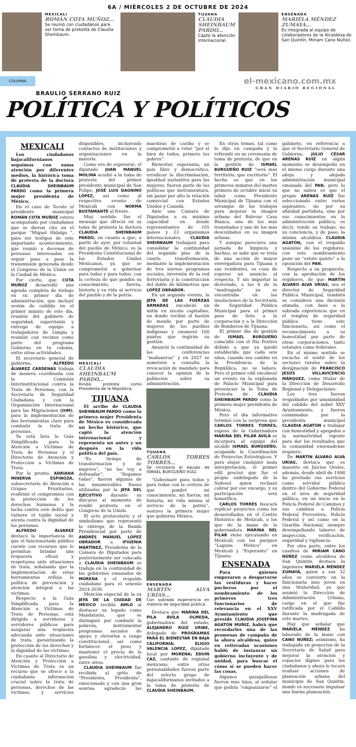6A / MIÉRCOLES 2 DE OCTUBRE DE 2024
MEXICALI
ROMÁN COTA MUÑOZ...
Se reunió con ciudadanos para ver toma de protesta de Claudia Sheinbaum.
TIJUANA
CLAUDIA SHEINBAUM PARDO...
Captó la atención internacional.
ENSENADA
MARIELA MÉNDEZ ZUMAYA...
Es integrada al equipo de colaboradores de la Alcaldesa de San Quintín, Miriam Cano Núñez.
COLUMNA
el-mexicano.com.mx
GRAN DIARIO REGIONAL
BRAULIO SERRANO RUIZ
POLÍTICA Y POLÍTICOS
MEXICALI
Los ciudadanos bajacalifornianos seguimos con suma atención por diferentes medios, la histórica toma de protesta de la doctora CLAUDIA SHEINBAUM PARDO como la primera mujer presidenta de México.
En el caso de Tecate el presidente municipal ROMÁN COTA MUÑOZ estuvo acompañado por ciudadanos que se dieron cita en el parque “Miguel Hidalgo ”, para ser testigos de este importante acontecimiento, que reunió a decenas de personas interesadas en seguir paso a paso la transmisión generada desde el Congreso de la Unión en la Ciudad de México.
Por cierto, que COTA MUÑOZ desarrolló una agenda completa de trabajo en su primer día de administración, que incluyó sesión de cabildo en el primer minuto de este día, reunión del gabinete de seguridad, supervisión y entrega de equipo a trabajadores de Limpia y reunión con vecinos como parte del programa Gobierno en tu colonia, entre otras actividades.
El secretario general de gobierno, ALFREDO ÁLVAREZ CÁRDENAS trabaja de manera coordinada con la Comisión Interinstitucional contra la Trata de Personas, con la Secretaría de Seguridad Ciudadana y con la Organización Internacional para las Migraciones (OIM), para la implementación de dos herramientas clave para combatir la trata de personas.
Ya está lista la Guía Simplificada para la Atención a Víctimas de Trata de Personas y el Directorio de Atención y Protección a Víctimas de Trata.
Por lo pronto, ADRIANA MINERVA ESPINOZA, subsecretaria de Atención a Grupos Prioritarios, reafirmó el compromiso con la protección de los derechos humanos y la lucha contra este delito que vulnera el tejido social y atenta contra la dignidad de las personas.
ALFREDO ÁLVAREZ destacó la importancia de que el funcionariado público cuente con recursos que le permitan brindar una respuesta eficaz y respetuosa ante situaciones de trata, señalando que la implementación de estas herramientas refleja la política de prevención y atención integral a las víctimas.
Respecto a la Guía Simplificada para la Atención a Víctimas de Trata de Personas, está dirigida a servidoras y servidores públicos para asegurar una respuesta adecuada ante situaciones de trata, garantizando la protección de los derechos y la dignidad de las víctimas.
En cuanto al Directorio de Atención y Protección a Víctimas de Trata es un recurso que se ofrece a la ciudadanía información crucial sobre la trata de personas, derechos de las víctimas, y servicios disponibles, incluyendo contactos de instituciones y organizaciones en la materia.
Como era de esperarse, el diputado JUAN MANUEL MOLINA acudió a la toma de protesta del primer presidente municipal de San Felipe, JOSÉ LUIS DAGNINO LÓPEZ, así como al respectivo evento de Mexicali con NORMA BUSTAMANTE al frente.
Muy sentido fue el mensaje que ofreció en su toma de protesta la doctora CLAUDIA SHEINBAUM PARDO, en cuanto a que, a partir de ayer, por voluntad del pueblo de México, es la Presidenta Constitucional de los Estados Unidos Mexicanos, ya que se comprometió a gobernar para todas y para todos, con la certeza de que pondrá su conocimiento, fuerza, historia y su vida al servicio del pueblo y de la patria.
MEXICALI
CLAUDIA SHEINBAUM PARDO...
Rindió protesta como Presidenta de la República.
TIJUANA
El arribo de CLAUDIA SHEINBAUM PARDO como la primera mujer Presidenta de México es considerado un hecho histórico, que captó la atención internacional y representa un antes y un después en la vida política del país.
“Es tiempo de transformación y de mujeres”, “no los voy a defraudar”, “llegamos todas”, fueron algunas de las innumerables frases utilizadas por la JEFA DEL EJECUTIVO durante su discurso al momento de rendir protesta en el Congreso de la Unión.
El acto protocolario y el simbolismo que representó la entrega de la Banda Presidencial por parte de ANDRÉS MANUEL LÓPEZ OBRADOR a IFIGENIA MARTÍNEZ, Presidenta de la Cámara de Diputados para posteriormente ser colocada a CLAUDIA SHEINBAUM se tradujo en la continuidad de los gobiernos emanados de MORENA y el respaldo ciudadano para el sexenio 2024-2030.
Mención especial de la ex JEFA DE LA CIUDAD DE MÉXICO recibió AMLO al destacar su legado como Mandatario, que se distinguió por combatir la pobreza, instrumentar programas sociales de apoyo y elevarlos a rango constitucional, así como fortalecer el peso y mantener el precio de la gasolina y electricidad, entre otros.
CLAUDIA SHEINBAUM fue recibida al grito de “Presidenta, Presidenta”, emocionada y con una gran sonrisa agradeció las muestras de cariño y se comprometió a velar “por el bien de todos, primero los pobres”.
Bienestar, esperanza, un país libre y democrático, erradicar la discriminación, igualdad sustantiva para las mujeres, fueron parte de las políticas que instrumentará, sin pasar por alto la relación comercial con Estados Unidos y Canadá.
Ante una Cámara de Diputados a su máxima capacidad en donde representantes de 105 países y 23 organismos internacionales, CLAUDIA SHEINBAUM trabajará para consolidar la continuidad del segundo piso de la cuarta transformación, mediante la implementación de tres nuevos programas sociales, inversión de la red ferroviaria y la construcción del doble de kilómetros que LÓPEZ OBRADOR.
En un segundo evento, la JEFA DE LAS FUERZAS ARMADAS encabezó un mitin en zócalo capitalino, en donde recibió el bastón de mando por parte de mujeres de los pueblos indígenas y enumeró 100 puntos que regirán su gestión.
Anunció la continuidad de las conferencias “mañaneras” y en 2027 se someterá a consulta la revocación de mandato para conocer la opinión de la población sobre su administración.
TIJUANA
CARLOS TORRES TORRES...
Se incorpora al equipo de ISMAEL BURGUEÑO RUIZ.
“Gobernaré para todos y para todas con la certeza de que pondré mi conocimiento, mi fuerza, mi historia, mi vida misma al servicio de la patria”, sostuvo la primera mujer que gobierna México.
ENSENADA
MARTÍN ALVA URÍAS...
Con sobrada experiencia en materia de seguridad pública.
Destaca que MARINA DEL PILA ÁVILA OLMEDA, gobernadora del estado; ALEJANDRO RUIZ URIBE, delegado de PROGRAMAS PARA EL BIENESTAR EN BAJA CALIFORNIA; ELIGIO VALENCIA LOPEZ, diputado local por MORENA; EDUIN CAZ, cantante de regional mexicano, entre otras personalidades fueron parte del selecto grupo de bajacalifornianos invitados a la toma de protesta de CLAUDIA SHEINBAUM.
En otros temas, tal como lo dijo en campaña y lo refrendó en su ceremonia de toma de protesta, de que en la gestión de ISMAEL BURGUEÑO RUIZ “será más territorio, que escritorio”. El hecho es que en los primeros minutos del martes primero de octubre inició su labor como Presidente Municipal de Tijuana con el arranque de los trabajos para mejorar la imagen urbana del Bulevar Casa Blanca, uno de los más transitados y uno de los más descuidados en su imagen urbana.
Y aunque pareciera una jornada de limpieza y bacheo, se sabe que se trata de una acción de mayor envergadura para Tijuana y sus residentes, es cosa de esperar un anuncio al respecto. Y sin importar la desvelada, a las 6 de la “madrugada” ya se encontraba en las insolaciones de la Secretaría de Seguridad Pública Municipal para el primer pase de lista a la corporación y a la Dirección de Bomberos de Tijuana.
El primer día de gestión de ISMAEL BURGUEÑO coincidió con el Día Festivo debido a que ya quedó establecido que cada seis años, cuando sea cambio en la Presidencia de la República, no se labora. Pero el primer edil encabezó un evento en la explanada de Palacio Municipal para presenciar la la Toma de Protesta de CLAUDIA SHEINBAUM PARDO como la primera mujer presidenta de México.
Pero el día informativo terminó con la sorpresa que CARLOS TORRES TORRES, esposo de la Gobernadora MARINA DEL PILAR AVILA se incorpora al equipo del alcalde ISMAEL BURGUEÑO, ocupando la Coordinación de Proyectos Estratégicos. Y para atajar cualquier mala interpretación, el primer edil precisó que fue el propio exdelegado de la Sedesol quien rechazó cobrar por ese encargo, y su participación será honorífica.
CARLOS TORRES buscará replicar proyectos como los desarrollados en el Centro Histórico de Mexicali, o los que de la mano de la gobernadora MARINA DEL PILAR viene ejecutando en Mexicali con los parques “Laguna México” en Mexicali y “Esperanto” en Tijuana.
ENSENADA
Para quienes empezaron a desgarrarse las vestiduras y hacer pucheros por el nombramiento de los primeros tres funcionarios de relevancia en el XXV Ayuntamiento que preside CLAUDIA JOSEFINA AGATÓN MUÑIZ, habrá que recordarles una de las promesas de campaña de la ahora alcaldesa, quien en reiteradas ocasiones habló de instaurar un gobierno incluyente y de unidad, para buscar el cómo sí se pueden hacer las cosas.
Algunos quisquillosos fueron más lejos, al señalar que podría “empanizarse” el gabinete, en referencia a que el Secretario General de Gobierno, JULIO CÉSAR ARENAS RUÍZ en algún momento se desempeñó en el mismo cargo durante una añeja y alejada administración municipal emanada del PAN, pero lo que no saben es que el propio ARENAS RUÍZ fue seleccionado entre varios aspirantes, no por su afinidad partidista, sino por sus conocimientos en la administración pública; es decir, vende su trabajo, no su conciencia, y de paso, la misma alcaldesa CLAUDIA AGATÓN, con el respaldo unánime de los regidores, con este nombramiento pone un “estate quieto” a la oposición del PAN.
Respecto a su propuesta, con la aprobación de los regidores, de que MARTÍN ÁLVARO ALVA URÍAS, sea el director de Seguridad Pública Municipal, también se considera una decisión atinada, con base a la sobrada experiencia que en el renglón de seguridad pública tiene este funcionario, así como el reconocimiento a su honestidad por parte de otras corporaciones, tanto estatales como federales.
En el mismo sentido se escucha el sentir de los sectores rurales sobre la designación de FRANCISCO JESÚS VILLAVICENCIO MÁRQUEZ, como titular de la Dirección de Desarrollo Regional y Delegaciones.
Los tres fueron respaldados por unanimidad del cabildo del nobel XXV Ayuntamiento, y fueron conminados por la presidenta municipal CLAUDIA AGATÓN a trabajar con honestidad y apegados a la normatividad vigente para dar los resultados que la comunidad ensenadense requiere.
De MARTÍN ÁLVARO ALVA URÍAS, destaca que es maestro en Juicios Orales, además, desde abril de 1998 ha prestado sus servicios como servidor público dentro del Gobierno Federal en el área de seguridad pública; en un inicio en la Policía Federal de Caminos y sus cambios a Policía Federal Preventiva, Policía Federal y así como en la Guardia Nacional, siempre desempeñando labores de inspección, verificación, seguridad y vigilancia.
Por otra parte, entre los cuadros de MIRIAM CANO NÚÑEZ como alcaldesa de San Quintín, destaca la ingeniera MARIELA MÉNDEZ ZUMAYA, quien a sus 32 años se convierte en la funcionaria más joven en una titularidad, ya que asumió la Dirección de Administración Urbana, cargo en el que fue ratificada por el Cabildo durante la madrugada de este martes.
Hay que señalar que MARIELA MÉNDEZ ha laborado de la mano con CANO NÚÑEZ; asimismo, ha trabajado en proyectos de la Secretaría de Salud para mejorar la atención y espacios dignos para los ciudadanos y ahora le tocará realizar acciones de planeación urbana del municipio de San Quintín, donde es necesario impulsar una buena planeación.